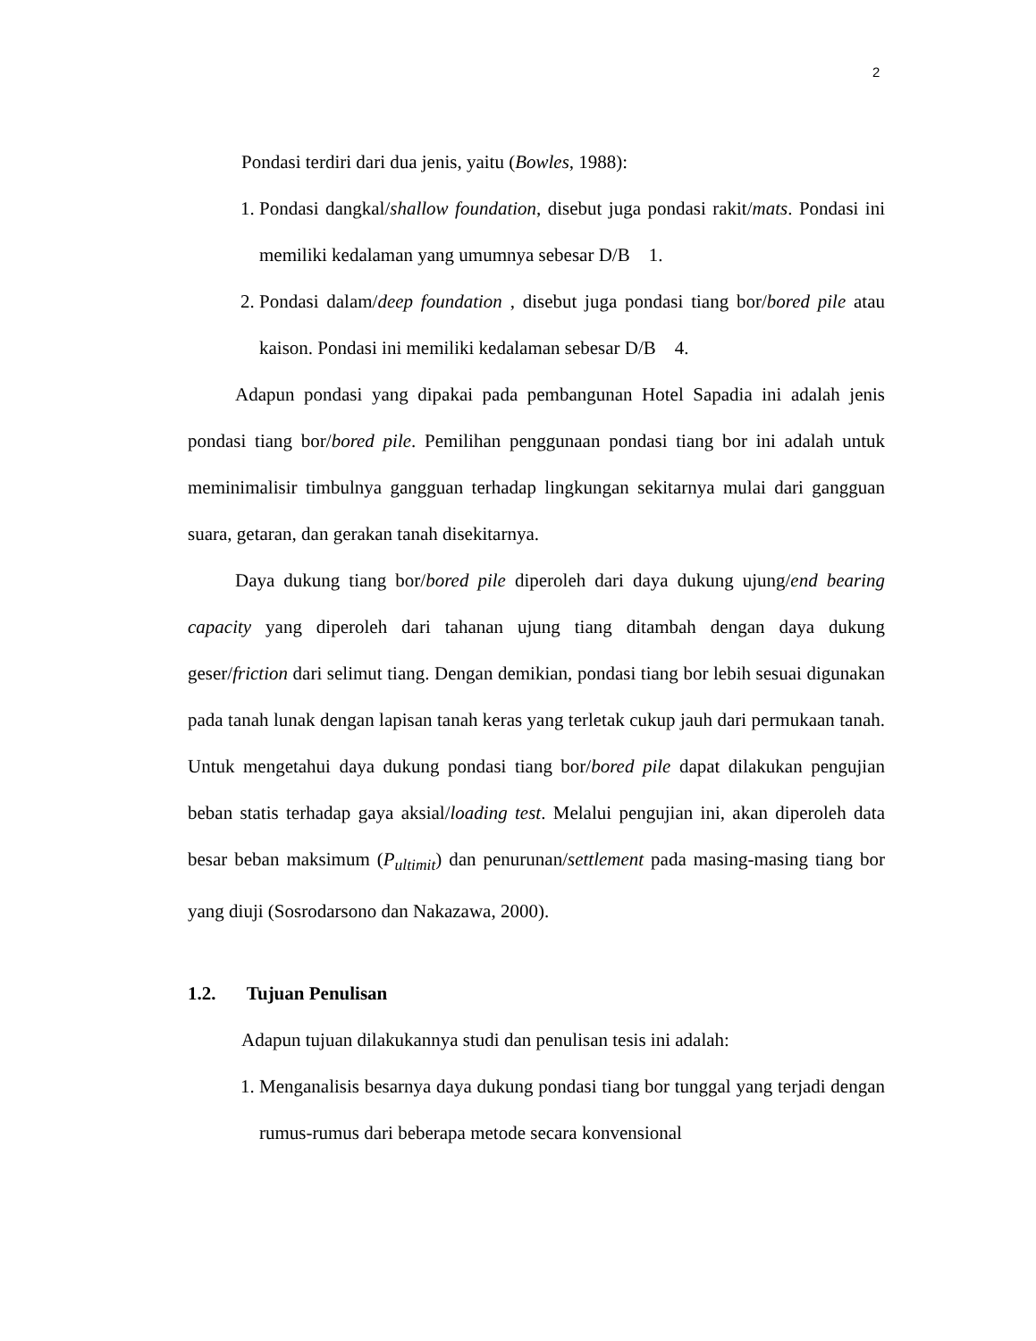2
Pondasi terdiri dari dua jenis, yaitu (Bowles, 1988):
1. Pondasi dangkal/shallow foundation, disebut juga pondasi rakit/mats. Pondasi ini memiliki kedalaman yang umumnya sebesar D/B 1.
2. Pondasi dalam/deep foundation , disebut juga pondasi tiang bor/bored pile atau kaison. Pondasi ini memiliki kedalaman sebesar D/B 4.
Adapun pondasi yang dipakai pada pembangunan Hotel Sapadia ini adalah jenis pondasi tiang bor/bored pile. Pemilihan penggunaan pondasi tiang bor ini adalah untuk meminimalisir timbulnya gangguan terhadap lingkungan sekitarnya mulai dari gangguan suara, getaran, dan gerakan tanah disekitarnya.
Daya dukung tiang bor/bored pile diperoleh dari daya dukung ujung/end bearing capacity yang diperoleh dari tahanan ujung tiang ditambah dengan daya dukung geser/friction dari selimut tiang. Dengan demikian, pondasi tiang bor lebih sesuai digunakan pada tanah lunak dengan lapisan tanah keras yang terletak cukup jauh dari permukaan tanah. Untuk mengetahui daya dukung pondasi tiang bor/bored pile dapat dilakukan pengujian beban statis terhadap gaya aksial/loading test. Melalui pengujian ini, akan diperoleh data besar beban maksimum (P<sub>ultimit</sub>) dan penurunan/settlement pada masing-masing tiang bor yang diuji (Sosrodarsono dan Nakazawa, 2000).
1.2. Tujuan Penulisan
Adapun tujuan dilakukannya studi dan penulisan tesis ini adalah:
1. Menganalisis besarnya daya dukung pondasi tiang bor tunggal yang terjadi dengan rumus-rumus dari beberapa metode secara konvensional